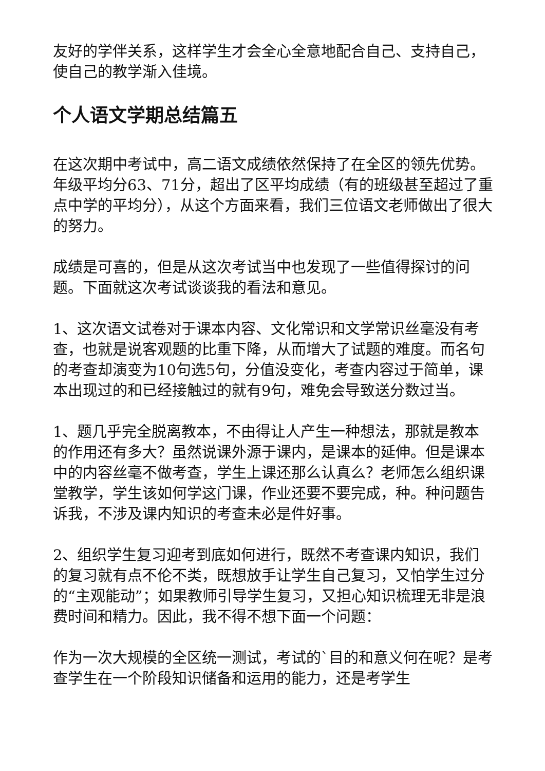友好的学伴关系，这样学生才会全心全意地配合自己、支持自己，使自己的教学渐入佳境。
个人语文学期总结篇五
在这次期中考试中，高二语文成绩依然保持了在全区的领先优势。年级平均分63、71分，超出了区平均成绩（有的班级甚至超过了重点中学的平均分），从这个方面来看，我们三位语文老师做出了很大的努力。
成绩是可喜的，但是从这次考试当中也发现了一些值得探讨的问题。下面就这次考试谈谈我的看法和意见。
1、这次语文试卷对于课本内容、文化常识和文学常识丝毫没有考查，也就是说客观题的比重下降，从而增大了试题的难度。而名句的考查却演变为10句选5句，分值没变化，考查内容过于简单，课本出现过的和已经接触过的就有9句，难免会导致送分数过当。
1、题几乎完全脱离教本，不由得让人产生一种想法，那就是教本的作用还有多大？虽然说课外源于课内，是课本的延伸。但是课本中的内容丝毫不做考查，学生上课还那么认真么？老师怎么组织课堂教学，学生该如何学这门课，作业还要不要完成，种。种问题告诉我，不涉及课内知识的考查未必是件好事。
2、组织学生复习迎考到底如何进行，既然不考查课内知识，我们的复习就有点不伦不类，既想放手让学生自己复习，又怕学生过分的“主观能动”；如果教师引导学生复习，又担心知识梳理无非是浪费时间和精力。因此，我不得不想下面一个问题：
作为一次大规模的全区统一测试，考试的`目的和意义何在呢？是考查学生在一个阶段知识储备和运用的能力，还是考学生